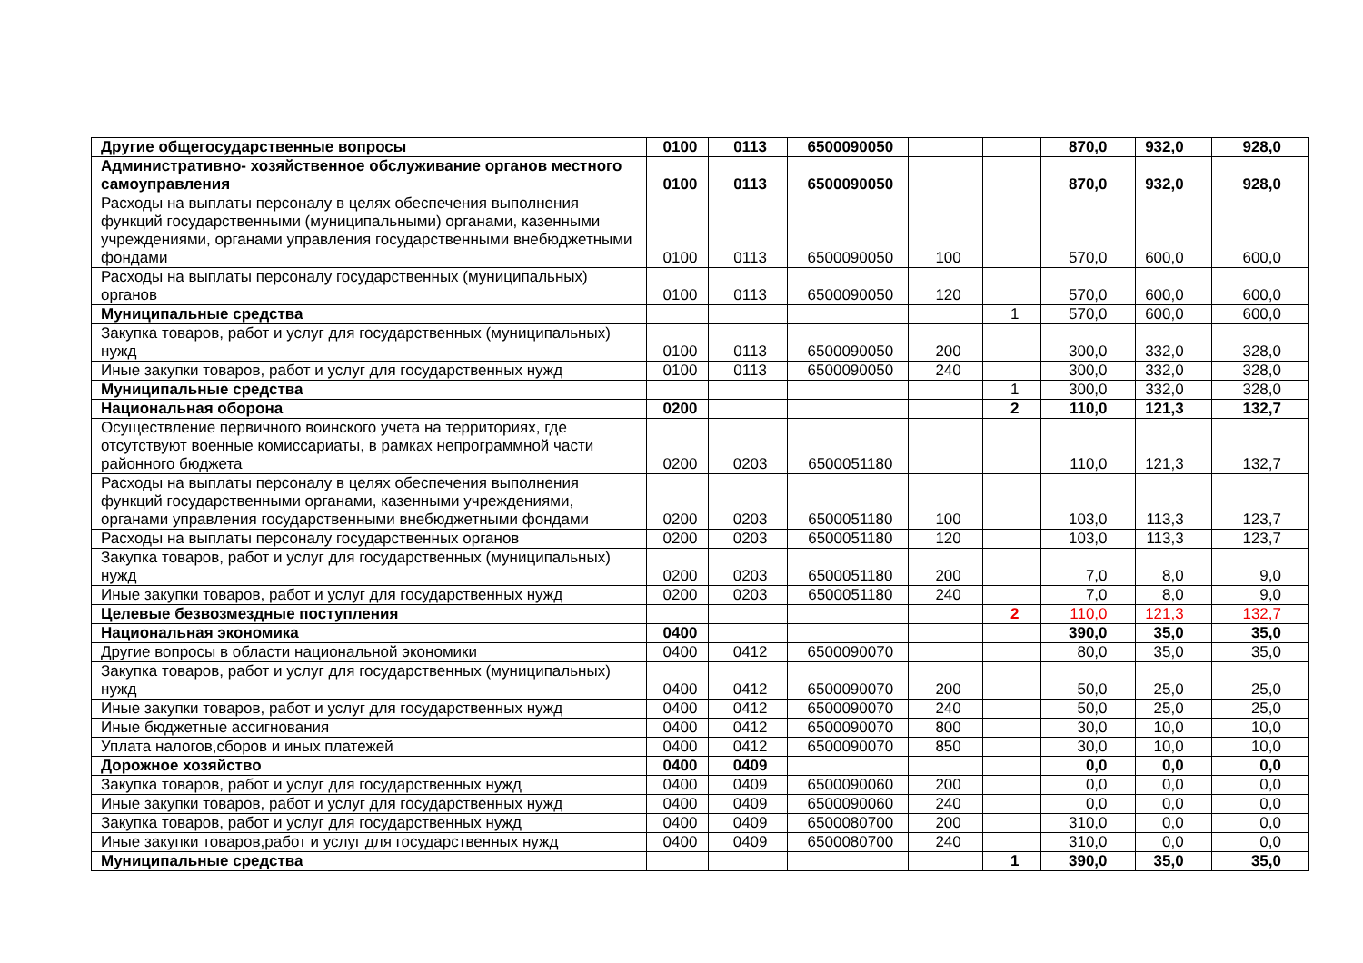| Другие общегосударственные вопросы | 0100 | 0113 | 6500090050 | | | 870,0 | 932,0 | 928,0 |
| Административно- хозяйственное обслуживание органов местного самоуправления | 0100 | 0113 | 6500090050 | | | 870,0 | 932,0 | 928,0 |
| Расходы на выплаты персоналу в целях обеспечения выполнения функций государственными (муниципальными) органами, казенными учреждениями, органами управления государственными внебюджетными фондами | 0100 | 0113 | 6500090050 | 100 | | 570,0 | 600,0 | 600,0 |
| Расходы на выплаты персоналу государственных (муниципальных) органов | 0100 | 0113 | 6500090050 | 120 | | 570,0 | 600,0 | 600,0 |
| Муниципальные средства | | | | | 1 | 570,0 | 600,0 | 600,0 |
| Закупка товаров, работ и услуг для государственных (муниципальных) нужд | 0100 | 0113 | 6500090050 | 200 | | 300,0 | 332,0 | 328,0 |
| Иные закупки товаров, работ и услуг для государственных нужд | 0100 | 0113 | 6500090050 | 240 | | 300,0 | 332,0 | 328,0 |
| Муниципальные средства | | | | | 1 | 300,0 | 332,0 | 328,0 |
| Национальная оборона | 0200 | | | | 2 | 110,0 | 121,3 | 132,7 |
| Осуществление первичного воинского учета на территориях, где отсутствуют военные комиссариаты, в рамках непрограммной части районного бюджета | 0200 | 0203 | 6500051180 | | | 110,0 | 121,3 | 132,7 |
| Расходы на выплаты персоналу в целях обеспечения выполнения функций государственными органами, казенными учреждениями, органами управления государственными внебюджетными фондами | 0200 | 0203 | 6500051180 | 100 | | 103,0 | 113,3 | 123,7 |
| Расходы на выплаты персоналу государственных органов | 0200 | 0203 | 6500051180 | 120 | | 103,0 | 113,3 | 123,7 |
| Закупка товаров, работ и услуг для государственных (муниципальных) нужд | 0200 | 0203 | 6500051180 | 200 | | 7,0 | 8,0 | 9,0 |
| Иные закупки товаров, работ и услуг для государственных нужд | 0200 | 0203 | 6500051180 | 240 | | 7,0 | 8,0 | 9,0 |
| Целевые безвозмездные поступления | | | | | 2 | 110,0 | 121,3 | 132,7 |
| Национальная экономика | 0400 | | | | | 390,0 | 35,0 | 35,0 |
| Другие вопросы в области национальной экономики | 0400 | 0412 | 6500090070 | | | 80,0 | 35,0 | 35,0 |
| Закупка товаров, работ и услуг для государственных (муниципальных) нужд | 0400 | 0412 | 6500090070 | 200 | | 50,0 | 25,0 | 25,0 |
| Иные закупки товаров, работ и услуг для государственных нужд | 0400 | 0412 | 6500090070 | 240 | | 50,0 | 25,0 | 25,0 |
| Иные бюджетные ассигнования | 0400 | 0412 | 6500090070 | 800 | | 30,0 | 10,0 | 10,0 |
| Уплата налогов,сборов и иных платежей | 0400 | 0412 | 6500090070 | 850 | | 30,0 | 10,0 | 10,0 |
| Дорожное хозяйство | 0400 | 0409 | | | | 0,0 | 0,0 | 0,0 |
| Закупка товаров, работ и услуг для государственных нужд | 0400 | 0409 | 6500090060 | 200 | | 0,0 | 0,0 | 0,0 |
| Иные закупки товаров, работ и услуг для государственных нужд | 0400 | 0409 | 6500090060 | 240 | | 0,0 | 0,0 | 0,0 |
| Закупка товаров, работ и услуг для государственных нужд | 0400 | 0409 | 6500080700 | 200 | | 310,0 | 0,0 | 0,0 |
| Иные закупки товаров,работ и услуг для государственных нужд | 0400 | 0409 | 6500080700 | 240 | | 310,0 | 0,0 | 0,0 |
| Муниципальные средства | | | | | 1 | 390,0 | 35,0 | 35,0 |